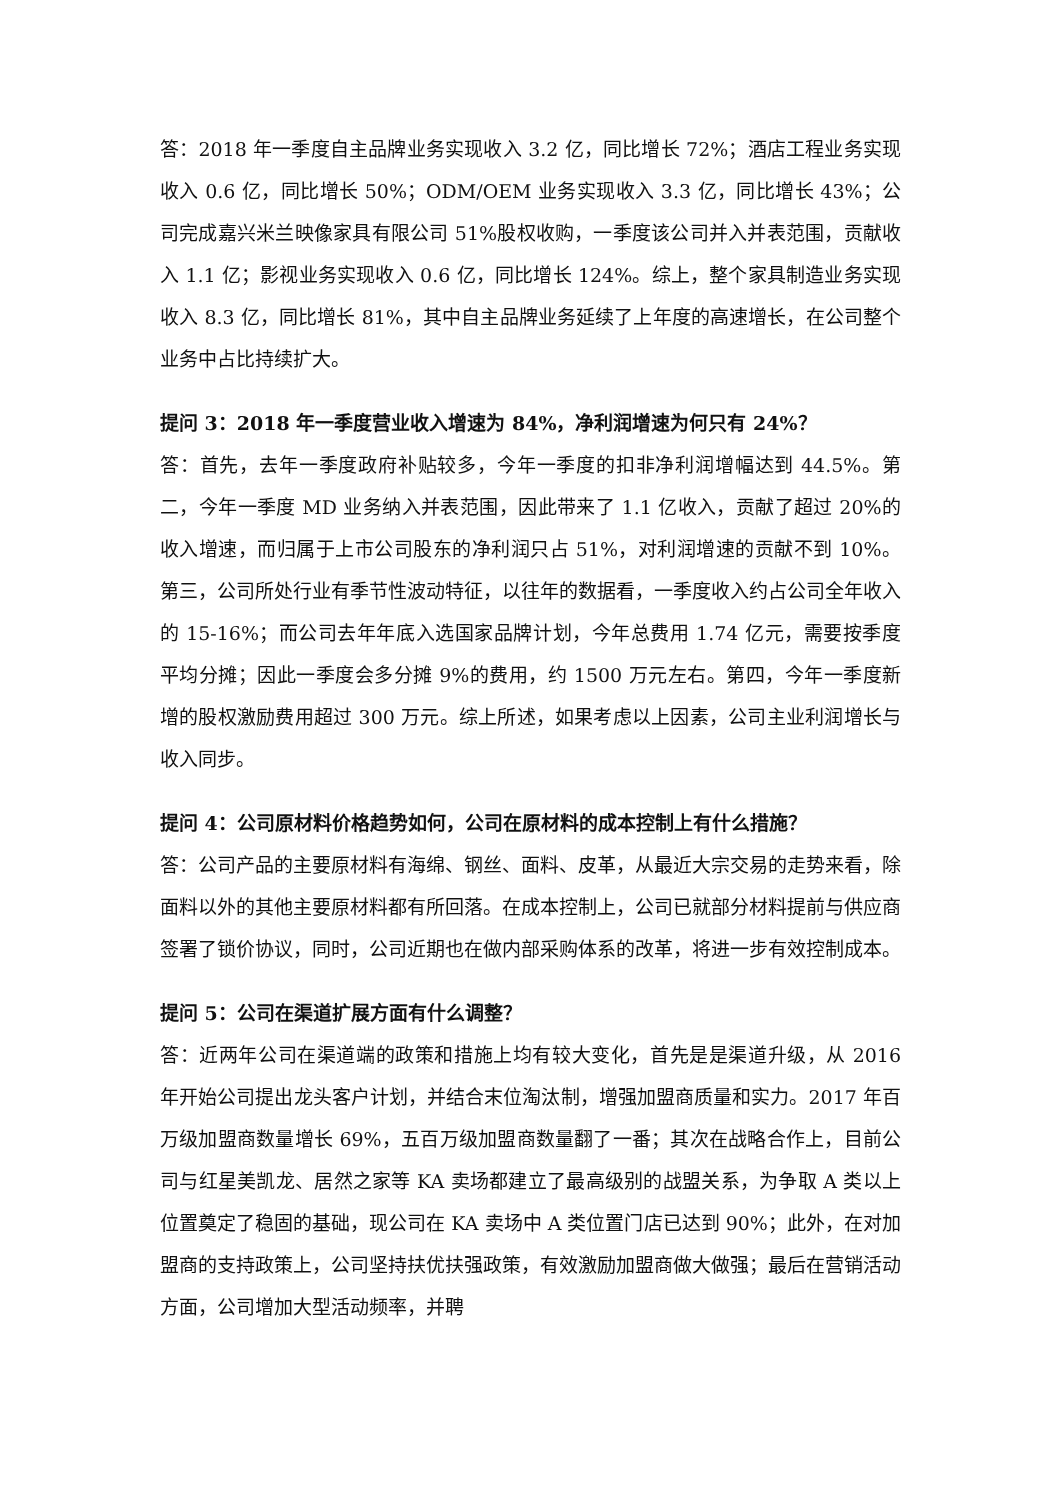答：2018 年一季度自主品牌业务实现收入 3.2 亿，同比增长 72%；酒店工程业务实现收入 0.6 亿，同比增长 50%；ODM/OEM 业务实现收入 3.3 亿，同比增长 43%；公司完成嘉兴米兰映像家具有限公司 51%股权收购，一季度该公司并入并表范围，贡献收入 1.1 亿；影视业务实现收入 0.6 亿，同比增长 124%。综上，整个家具制造业务实现收入 8.3 亿，同比增长 81%，其中自主品牌业务延续了上年度的高速增长，在公司整个业务中占比持续扩大。
提问 3：2018 年一季度营业收入增速为 84%，净利润增速为何只有 24%？
答：首先，去年一季度政府补贴较多，今年一季度的扣非净利润增幅达到 44.5%。第二，今年一季度 MD 业务纳入并表范围，因此带来了 1.1 亿收入，贡献了超过 20%的收入增速，而归属于上市公司股东的净利润只占 51%，对利润增速的贡献不到 10%。第三，公司所处行业有季节性波动特征，以往年的数据看，一季度收入约占公司全年收入的 15-16%；而公司去年年底入选国家品牌计划，今年总费用 1.74 亿元，需要按季度平均分摊；因此一季度会多分摊 9%的费用，约 1500 万元左右。第四，今年一季度新增的股权激励费用超过 300 万元。综上所述，如果考虑以上因素，公司主业利润增长与收入同步。
提问 4：公司原材料价格趋势如何，公司在原材料的成本控制上有什么措施？
答：公司产品的主要原材料有海绵、钢丝、面料、皮革，从最近大宗交易的走势来看，除面料以外的其他主要原材料都有所回落。在成本控制上，公司已就部分材料提前与供应商签署了锁价协议，同时，公司近期也在做内部采购体系的改革，将进一步有效控制成本。
提问 5：公司在渠道扩展方面有什么调整？
答：近两年公司在渠道端的政策和措施上均有较大变化，首先是是渠道升级，从 2016 年开始公司提出龙头客户计划，并结合末位淘汰制，增强加盟商质量和实力。2017 年百万级加盟商数量增长 69%，五百万级加盟商数量翻了一番；其次在战略合作上，目前公司与红星美凯龙、居然之家等 KA 卖场都建立了最高级别的战盟关系，为争取 A 类以上位置奠定了稳固的基础，现公司在 KA 卖场中 A 类位置门店已达到 90%；此外，在对加盟商的支持政策上，公司坚持扶优扶强政策，有效激励加盟商做大做强；最后在营销活动方面，公司增加大型活动频率，并聘